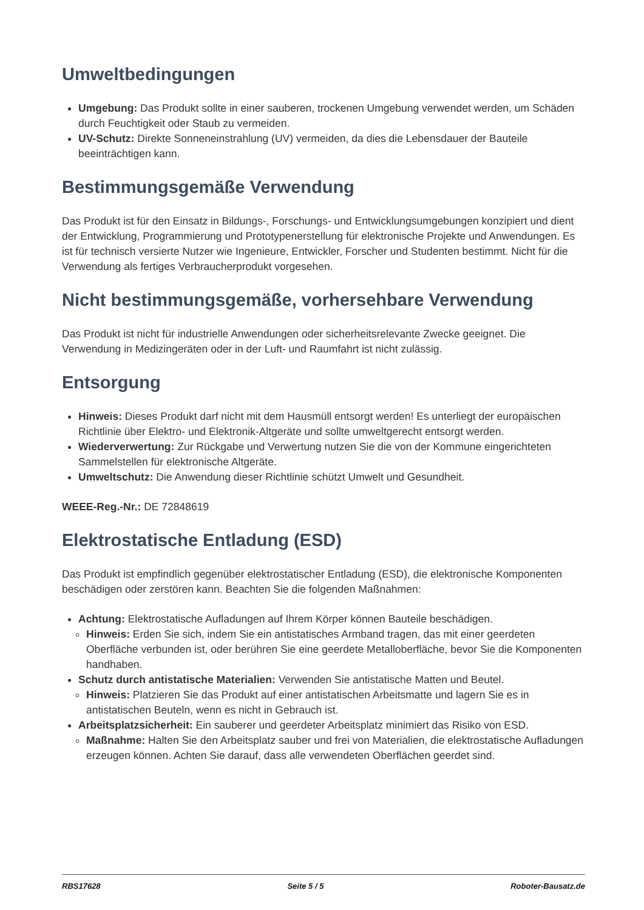Umweltbedingungen
Umgebung: Das Produkt sollte in einer sauberen, trockenen Umgebung verwendet werden, um Schäden durch Feuchtigkeit oder Staub zu vermeiden.
UV-Schutz: Direkte Sonneneinstrahlung (UV) vermeiden, da dies die Lebensdauer der Bauteile beeinträchtigen kann.
Bestimmungsgemäße Verwendung
Das Produkt ist für den Einsatz in Bildungs-, Forschungs- und Entwicklungsumgebungen konzipiert und dient der Entwicklung, Programmierung und Prototypenerstellung für elektronische Projekte und Anwendungen. Es ist für technisch versierte Nutzer wie Ingenieure, Entwickler, Forscher und Studenten bestimmt. Nicht für die Verwendung als fertiges Verbraucherprodukt vorgesehen.
Nicht bestimmungsgemäße, vorhersehbare Verwendung
Das Produkt ist nicht für industrielle Anwendungen oder sicherheitsrelevante Zwecke geeignet. Die Verwendung in Medizingeräten oder in der Luft- und Raumfahrt ist nicht zulässig.
Entsorgung
Hinweis: Dieses Produkt darf nicht mit dem Hausmüll entsorgt werden! Es unterliegt der europäischen Richtlinie über Elektro- und Elektronik-Altgeräte und sollte umweltgerecht entsorgt werden.
Wiederverwertung: Zur Rückgabe und Verwertung nutzen Sie die von der Kommune eingerichteten Sammelstellen für elektronische Altgeräte.
Umweltschutz: Die Anwendung dieser Richtlinie schützt Umwelt und Gesundheit.
WEEE-Reg.-Nr.: DE 72848619
Elektrostatische Entladung (ESD)
Das Produkt ist empfindlich gegenüber elektrostatischer Entladung (ESD), die elektronische Komponenten beschädigen oder zerstören kann. Beachten Sie die folgenden Maßnahmen:
Achtung: Elektrostatische Aufladungen auf Ihrem Körper können Bauteile beschädigen.
Hinweis: Erden Sie sich, indem Sie ein antistatisches Armband tragen, das mit einer geerdeten Oberfläche verbunden ist, oder berühren Sie eine geerdete Metalloberfläche, bevor Sie die Komponenten handhaben.
Schutz durch antistatische Materialien: Verwenden Sie antistatische Matten und Beutel.
Hinweis: Platzieren Sie das Produkt auf einer antistatischen Arbeitsmatte und lagern Sie es in antistatischen Beuteln, wenn es nicht in Gebrauch ist.
Arbeitsplatzsicherheit: Ein sauberer und geerdeter Arbeitsplatz minimiert das Risiko von ESD.
Maßnahme: Halten Sie den Arbeitsplatz sauber und frei von Materialien, die elektrostatische Aufladungen erzeugen können. Achten Sie darauf, dass alle verwendeten Oberflächen geerdet sind.
RBS17628 Seite 5 / 5 Roboter-Bausatz.de